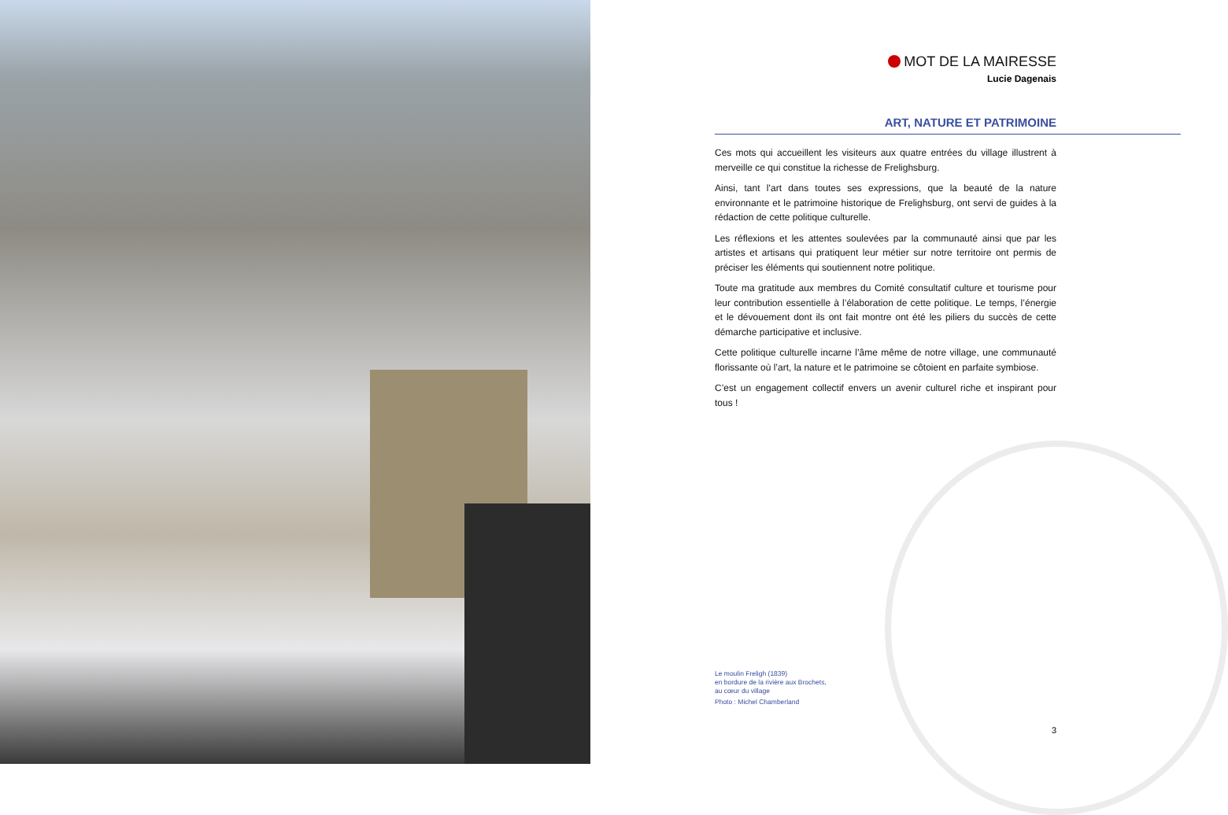MOT DE LA MAIRESSE
Lucie Dagenais
ART, NATURE ET PATRIMOINE
Ces mots qui accueillent les visiteurs aux quatre entrées du village illustrent à merveille ce qui constitue la richesse de Frelighsburg.
Ainsi, tant l’art dans toutes ses expressions, que la beauté de la nature environnante et le patrimoine historique de Frelighsburg, ont servi de guides à la rédaction de cette politique culturelle.
Les réflexions et les attentes soulevées par la communauté ainsi que par les artistes et artisans qui pratiquent leur métier sur notre territoire ont permis de préciser les éléments qui soutiennent notre politique.
Toute ma gratitude aux membres du Comité consultatif culture et tourisme pour leur contribution essentielle à l’élaboration de cette politique. Le temps, l’énergie et le dévouement dont ils ont fait montre ont été les piliers du succès de cette démarche participative et inclusive.
Cette politique culturelle incarne l’âme même de notre village, une communauté florissante où l’art, la nature et le patrimoine se côtoient en parfaite symbiose.
C’est un engagement collectif envers un avenir culturel riche et inspirant pour tous !
Le moulin Freligh (1839)
en bordure de la rivière aux Brochets,
au cœur du village
Photo : Michel Chamberland
3